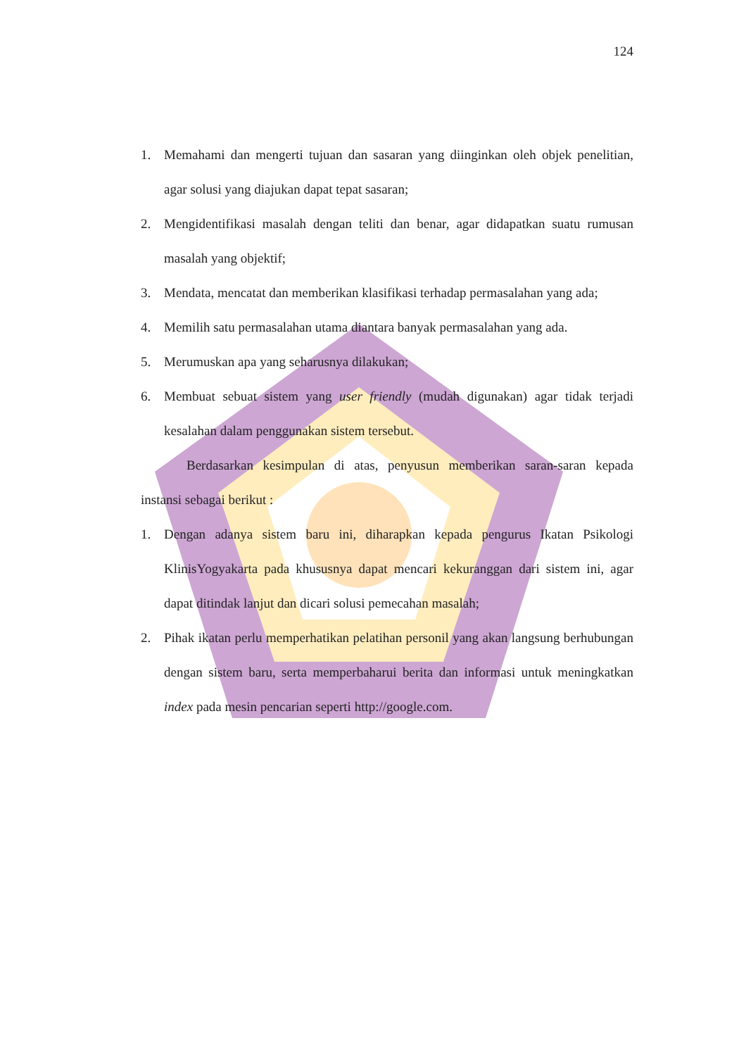124
1. Memahami dan mengerti tujuan dan sasaran yang diinginkan oleh objek penelitian, agar solusi yang diajukan dapat tepat sasaran;
2. Mengidentifikasi masalah dengan teliti dan benar, agar didapatkan suatu rumusan masalah yang objektif;
3. Mendata, mencatat dan memberikan klasifikasi terhadap permasalahan yang ada;
4. Memilih satu permasalahan utama diantara banyak permasalahan yang ada.
5. Merumuskan apa yang seharusnya dilakukan;
6. Membuat sebuat sistem yang user friendly (mudah digunakan) agar tidak terjadi kesalahan dalam penggunakan sistem tersebut.
Berdasarkan kesimpulan di atas, penyusun memberikan saran-saran kepada instansi sebagai berikut :
1. Dengan adanya sistem baru ini, diharapkan kepada pengurus Ikatan Psikologi KlinisYogyakarta pada khususnya dapat mencari kekuranggan dari sistem ini, agar dapat ditindak lanjut dan dicari solusi pemecahan masalah;
2. Pihak ikatan perlu memperhatikan pelatihan personil yang akan langsung berhubungan dengan sistem baru, serta memperbaharui berita dan informasi untuk meningkatkan index pada mesin pencarian seperti http://google.com.